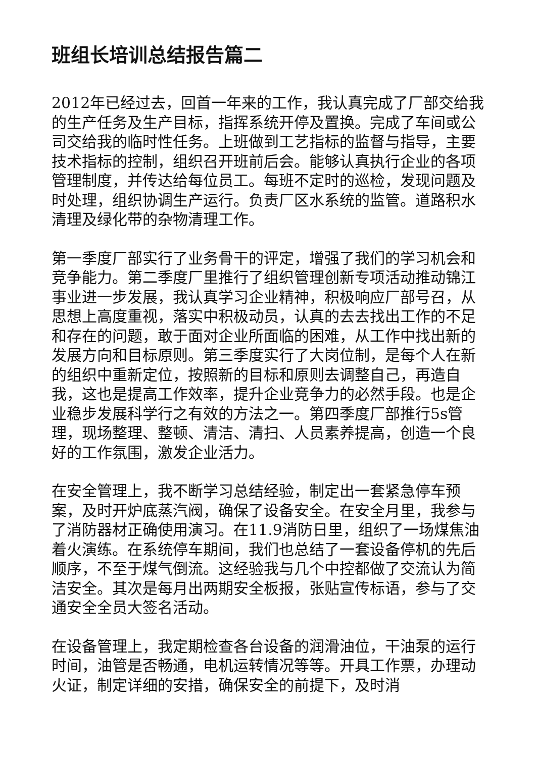班组长培训总结报告篇二
2012年已经过去，回首一年来的工作，我认真完成了厂部交给我的生产任务及生产目标，指挥系统开停及置换。完成了车间或公司交给我的临时性任务。上班做到工艺指标的监督与指导，主要技术指标的控制，组织召开班前后会。能够认真执行企业的各项管理制度，并传达给每位员工。每班不定时的巡检，发现问题及时处理，组织协调生产运行。负责厂区水系统的监管。道路积水清理及绿化带的杂物清理工作。
第一季度厂部实行了业务骨干的评定，增强了我们的学习机会和竞争能力。第二季度厂里推行了组织管理创新专项活动推动锦江事业进一步发展，我认真学习企业精神，积极响应厂部号召，从思想上高度重视，落实中积极动员，认真的去去找出工作的不足和存在的问题，敢于面对企业所面临的困难，从工作中找出新的发展方向和目标原则。第三季度实行了大岗位制，是每个人在新的组织中重新定位，按照新的目标和原则去调整自己，再造自我，这也是提高工作效率，提升企业竞争力的必然手段。也是企业稳步发展科学行之有效的方法之一。第四季度厂部推行5s管理，现场整理、整顿、清洁、清扫、人员素养提高，创造一个良好的工作氛围，激发企业活力。
在安全管理上，我不断学习总结经验，制定出一套紧急停车预案，及时开炉底蒸汽阀，确保了设备安全。在安全月里，我参与了消防器材正确使用演习。在11.9消防日里，组织了一场煤焦油着火演练。在系统停车期间，我们也总结了一套设备停机的先后顺序，不至于煤气倒流。这经验我与几个中控都做了交流认为简洁安全。其次是每月出两期安全板报，张贴宣传标语，参与了交通安全全员大签名活动。
在设备管理上，我定期检查各台设备的润滑油位，干油泵的运行时间，油管是否畅通，电机运转情况等等。开具工作票，办理动火证，制定详细的安措，确保安全的前提下，及时消